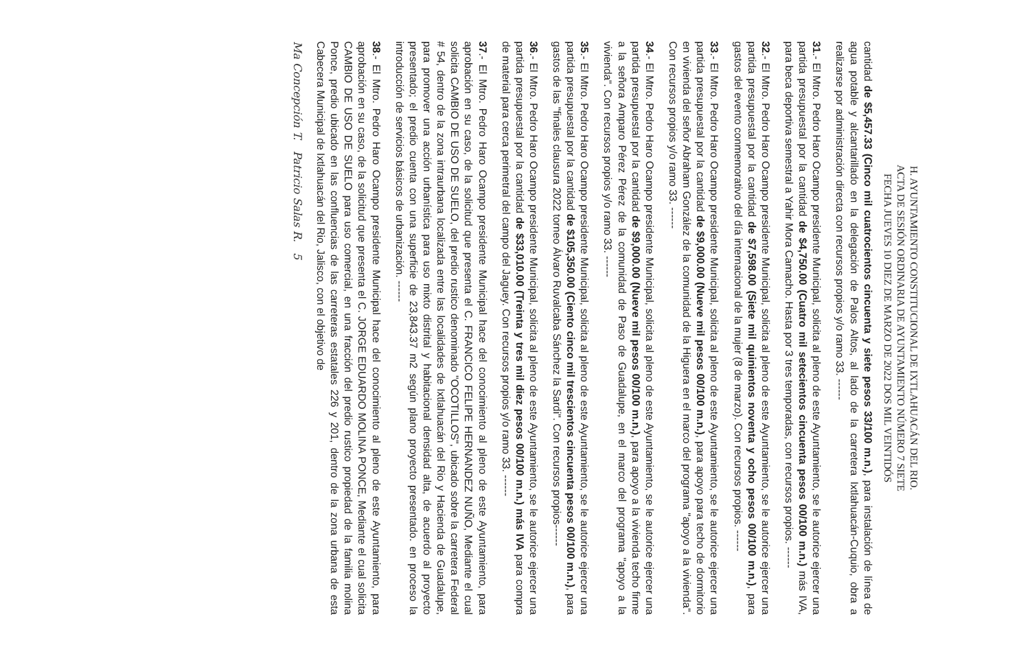H. AYUNTAMIENTO CONSTITUCIONAL DE IXTLAHUACÁN DEL RIO.
ACTA DE SESIÓN ORDINARIA DE AYUNTAMIENTO NÚMERO 7 SIETE
FECHA JUEVES 10 DIEZ DE MARZO DE 2022 DOS MIL VEINTIDÓS
cantidad de $5,457.33 (Cinco mil cuatrocientos cincuenta y siete pesos 33/100 m.n.), para instalación de línea de agua potable y alcantarillado en la delegación de Palos Altos, al lado de la carretera Ixtlahuacán-Cuquio, obra a realizarse por administración directa con recursos propios y/o ramo 33. ------
31.- El Mtro. Pedro Haro Ocampo presidente Municipal, solicita al pleno de este Ayuntamiento, se le autorice ejercer una partida presupuestal por la cantidad de $4,750.00 (Cuatro mil setecientos cincuenta pesos 00/100 m.n.) más IVA, para beca deportiva semestral a Yahir Mora Camacho. Hasta por 3 tres temporadas, con recursos propios. ------
32.- El Mtro. Pedro Haro Ocampo presidente Municipal, solicita al pleno de este Ayuntamiento, se le autorice ejercer una partida presupuestal por la cantidad de $7,598.00 (Siete mil quinientos noventa y ocho pesos 00/100 m.n.), para gastos del evento conmemorativo del día internacional de la mujer (8 de marzo). Con recursos propios. ------
33.- El Mtro. Pedro Haro Ocampo presidente Municipal, solicita al pleno de este Ayuntamiento, se le autorice ejercer una partida presupuestal por la cantidad de $9,000.00 (Nueve mil pesos 00/100 m.n.), para apoyo para techo de dormitorio en vivienda del señor Abraham González de la comunidad de la Higuera en el marco del programa "apoyo a la vivienda". Con recursos propios y/o ramo 33. ------
34.- El Mtro. Pedro Haro Ocampo presidente Municipal, solicita al pleno de este Ayuntamiento, se le autorice ejercer una partida presupuestal por la cantidad de $9,000.00 (Nueve mil pesos 00/100 m.n.), para apoyo a la vivienda techo firme a la señora Amparo Pérez Pérez de la comunidad de Paso de Guadalupe, en el marco del programa "apoyo a la vivienda". Con recursos propios y/o ramo 33. ------
35.- El Mtro. Pedro Haro Ocampo presidente Municipal, solicita al pleno de este Ayuntamiento, se le autorice ejercer una partida presupuestal por la cantidad de $105,350.00 (Ciento cinco mil trescientos cincuenta pesos 00/100 m.n.), para gastos de las "finales clausura 2022 torneo Álvaro Ruvalcaba Sánchez la Sardi". Con recursos propios------
36.- El Mtro. Pedro Haro Ocampo presidente Municipal, solicita al pleno de este Ayuntamiento, se le autorice ejercer una partida presupuestal por la cantidad de $33,010.00 (Treinta y tres mil diez pesos 00/100 m.n.) más IVA para compra de material para cerca perimetral del campo del Jaguey. Con recursos propios y/o ramo 33. ------
37.- El Mtro. Pedro Haro Ocampo presidente Municipal hace del conocimiento al pleno de este Ayuntamiento, para aprobación en su caso, de la solicitud que presenta el C. FRANCICO FELIPE HERNANDEZ NUÑO, Mediante el cual solicita CAMBIO DE USO DE SUELO, del predio rustico denominado "OCOTILLOS", ubicado sobre la carretera Federal # 54, dentro de la zona intraurbana localizada entre las localidades de Ixtlahuacán del Rio y Hacienda de Guadalupe, para promover una acción urbanística para uso mixto distrital y habitacional densidad alta, de acuerdo al proyecto presentado; el predio cuenta con una superficie de 23,843.37 m2 según plano proyecto presentado. en proceso la introducción de servicios básicos de urbanización. ------
38.- El Mtro. Pedro Haro Ocampo presidente Municipal hace del conocimiento al pleno de este Ayuntamiento, para aprobación en su caso, de la solicitud que presenta el C. JORGE EDUARDO MOLINA PONCE, Mediante el cual solicita CAMBIO DE USO DE SUELO para uso comercial, en una fracción del predio rustico propiedad de la familia molina Ponce, predio ubicado en las confluencias de las carreteras estatales 226 y 201, dentro de la zona urbana de esta Cabecera Municipal de Ixtlahuacán del Rio, Jalisco, con el objetivo de
Ma Concepción T. Patricio Salas R. 5